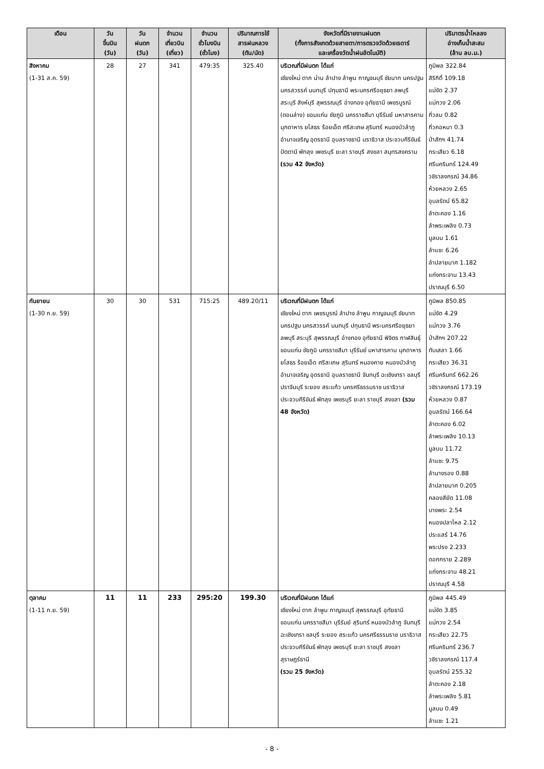| เดือน | วัน ขึ้นบิน (วัน) | วัน ฝนตก (วัน) | จำนวน เที่ยวบิน (เที่ยว) | จำนวน ชั่วโมงบิน (ชั่วโมง) | ปริมาณการใช้ สารฝนหลวง (ตัน/นัด) | จังหวัดที่มีรายงานฝนตก (ทั้งการสังเกตด้วยสายตา/การตรวจวัดด้วยเรดาร์ และเครื่องวัดน้ำฝนอัตโนมัติ) | ปริมาตรน้ำไหลลง อ่างเก็บน้ำสะสม (ล้าน ลบ.ม.) |
| --- | --- | --- | --- | --- | --- | --- | --- |
| สิงหาคม (1-31 ส.ค. 59) | 28 | 27 | 341 | 479:35 | 325.40 | บริเวณที่มีฝนตก ได้แก่ เชียงใหม่ ตาก น่าน ลำปาง ลำพูน กาญจนบุรี ชัยนาท นครปฐม นครสวรรค์ นนทบุรี ปทุมธานี พระนครศรีอยุธยา ลพบุรี สระบุรี สิงห์บุรี สุพรรณบุรี อ่างทอง อุทัยธานี เพชรบูรณ์ (ตอนล่าง) ขอนแก่น ชัยภูมิ นครราชสีมา บุรีรัมย์ มหาสารคาม มุกดาหาร ยโสธร ร้อยเอ็ด ศรีสะเกษ สุรินทร์ หนองบัวลำภู อำนาจเจริญ อุดรธานี อุบลราชธานี นราธิวาส ประจวบคีรีขันธ์ ปัตตานี พัทลุง เพชรบุรี ยะลา ราชบุรี สงขลา สมุทรสงคราม (รวม 42 จังหวัด) | ภูมิพล 322.84 สิริกิติ์ 109.18 แม่งัด 2.37 แม่กวง 2.06 กิ่วลม 0.82 กิ่วคอหมา 0.3 ป่าสักฯ 41.74 กระเสียว 6.18 ศรีนครินทร์ 124.49 วชิราลงกรณ์ 34.86 ห้วยหลวง 2.65 อุบลรัตน์ 65.82 ลำตะคอง 1.16 ลำพระเพลิง 0.73 มูลบน 1.61 ลำแซะ 6.26 ลำปลายมาศ 1.182 แก่งกระจาน 13.43 ปราณบุรี 6.50 |
| กันยายน (1-30 ก.ย. 59) | 30 | 30 | 531 | 715:25 | 489.20/11 | บริเวณที่มีฝนตก ได้แก่ เชียงใหม่ ตาก เพชรบูรณ์ ลำปาง ลำพูน กาญจนบุรี ชัยนาท นครปฐม นครสวรรค์ นนทบุรี ปทุมธานี พระนครศรีอยุธยา ลพบุรี สระบุรี สุพรรณบุรี อ่างทอง อุทัยธานี พิจิตร กาฬสินธุ์ ขอนแก่น ชัยภูมิ นครราชสีมา บุรีรัมย์ มหาสารคาม มุกดาหาร ยโสธร ร้อยเอ็ด ศรีสะเกษ สุรินทร์ หนองคาย หนองบัวลำภู อำนาจเจริญ อุดรธานี อุบลราชธานี จันทบุรี ฉะเชิงเทรา ชลบุรี ปราจีนบุรี ระยอง สระแก้ว นครศรีธรรมราช นราธิวาส ประจวบคีรีขันธ์ พัทลุง เพชรบุรี ยะลา ราชบุรี สงขลา (รวม 48 จังหวัด) | ภูมิพล 850.85 แม่งัด 4.29 แม่กวง 3.76 ป่าสักฯ 207.22 ทับเสลา 1.66 กระเสียว 36.31 ศรีนครินทร์ 662.26 วชิราลงกรณ์ 173.19 ห้วยหลวง 0.87 อุบลรัตน์ 166.64 ลำตะคอง 6.02 ลำพระเพลิง 10.13 มูลบน 11.72 ลำแซะ 9.75 ลำนางรอง 0.88 ลำปลายมาศ 0.205 คลองสียัด 11.08 บางพระ 2.54 หนองปลาไหล 2.12 ประแสร์ 14.76 พระปรง 2.233 ดอกกราย 2.289 แก่งกระจาน 48.21 ปราณบุรี 4.58 |
| ตุลาคม (1-11 ก.ย. 59) | 11 | 11 | 233 | 295:20 | 199.30 | บริเวณที่มีฝนตก ได้แก่ เชียงใหม่ ตาก ลำพูน กาญจนบุรี สุพรรณบุรี อุทัยธานี ขอนแก่น นครราชสีมา บุรีรัมย์ สุรินทร์ หนองบัวลำภู จันทบุรี ฉะเชิงเทรา ชลบุรี ระยอง สระแก้ว นครศรีธรรมราช นราธิวาส ประจวบคีรีขันธ์ พัทลุง เพชรบุรี ยะลา ราชบุรี สงขลา สุราษฎร์ธานี (รวม 25 จังหวัด) | ภูมิพล 445.49 แม่งัด 3.85 แม่กวง 2.54 กระเสียว 22.75 ศรีนครินทร์ 236.7 วชิราลงกรณ์ 117.4 อุบลรัตน์ 255.32 ลำตะคอง 2.18 ลำพระเพลิง 5.81 มูลบน 0.49 ลำแซะ 1.21 |
- 8 -